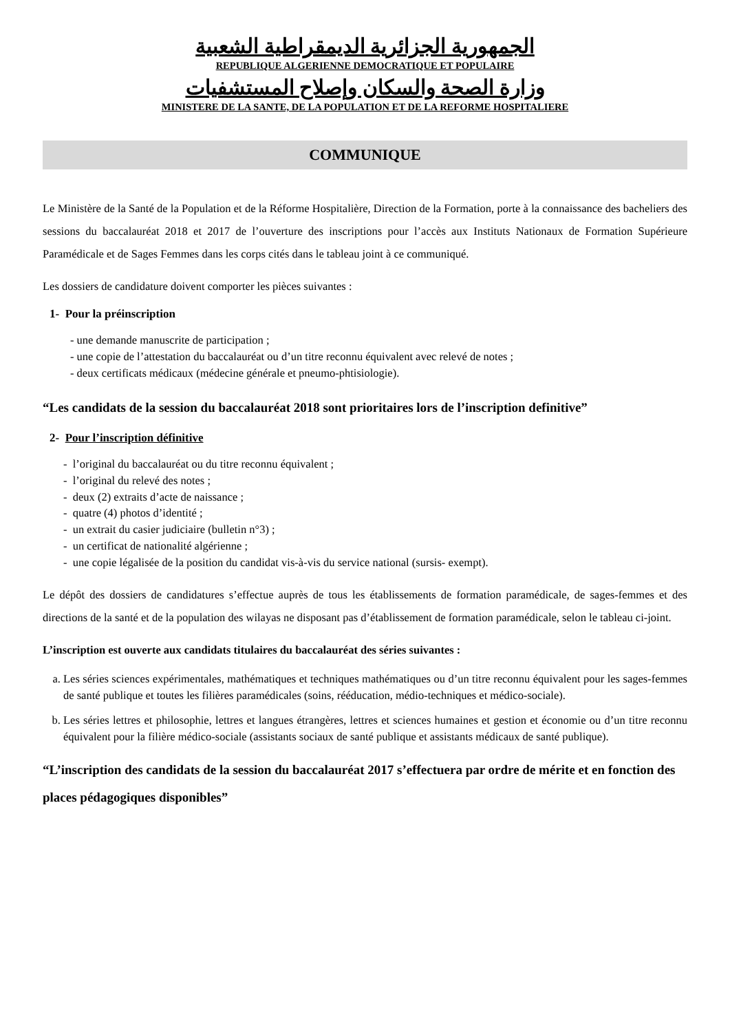الجمهورية الجزائرية الديمقراطية الشعبية
REPUBLIQUE ALGERIENNE DEMOCRATIQUE ET POPULAIRE
وزارة الصحة والسكان وإصلاح المستشفيات
MINISTERE DE LA SANTE, DE LA POPULATION ET DE LA REFORME HOSPITALIERE
COMMUNIQUE
Le Ministère de la Santé de la Population et de la Réforme Hospitalière, Direction de la Formation, porte à la connaissance des bacheliers des sessions du baccalauréat 2018 et 2017 de l’ouverture des inscriptions pour l’accès aux Instituts Nationaux de Formation Supérieure Paramédicale et de Sages Femmes dans les corps cités dans le tableau joint à ce communiqué.
Les dossiers de candidature doivent comporter les pièces suivantes :
1- Pour la préinscription
- une demande manuscrite de participation ;
- une copie de l’attestation du baccalauréat ou d’un titre reconnu équivalent avec relevé de notes ;
- deux certificats médicaux (médecine générale et pneumo-phtisiologie).
“Les candidats de la session du baccalauréat 2018 sont prioritaires lors de l’inscription definitive”
2- Pour l’inscription définitive
- l’original du baccalauréat ou du titre reconnu équivalent ;
- l’original du relevé des notes ;
- deux (2) extraits d’acte de naissance ;
- quatre (4) photos d’identité ;
- un extrait du casier judiciaire (bulletin n°3) ;
- un certificat de nationalité algérienne ;
- une copie légalisée de la position du candidat vis-à-vis du service national (sursis- exempt).
Le dépôt des dossiers de candidatures s’effectue auprès de tous les établissements de formation paramédicale, de sages-femmes et des directions de la santé et de la population des wilayas ne disposant pas d’établissement de formation paramédicale, selon le tableau ci-joint.
L’inscription est ouverte aux candidats titulaires du baccalauréat des séries suivantes :
a. Les séries sciences expérimentales, mathématiques et techniques mathématiques ou d’un titre reconnu équivalent pour les sages-femmes de santé publique et toutes les filières paramédicales (soins, rééducation, médio-techniques et médico-sociale).
b. Les séries lettres et philosophie, lettres et langues étrangères, lettres et sciences humaines et gestion et économie ou d’un titre reconnu équivalent pour la filière médico-sociale (assistants sociaux de santé publique et assistants médicaux de santé publique).
“L’inscription des candidats de la session du baccalauréat 2017 s’effectuera par ordre de mérite et en fonction des places pédagogiques disponibles”